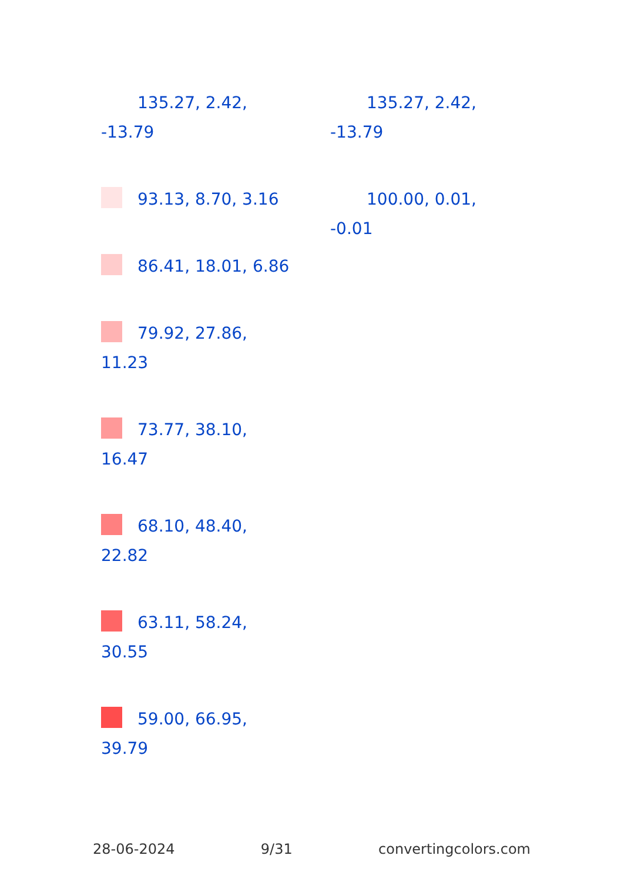135.27, 2.42, -13.79
93.13, 8.70, 3.16
86.41, 18.01, 6.86
79.92, 27.86, 11.23
73.77, 38.10, 16.47
68.10, 48.40, 22.82
63.11, 58.24, 30.55
59.00, 66.95, 39.79
135.27, 2.42, -13.79
100.00, 0.01, -0.01
28-06-2024 9/31 convertingcolors.com